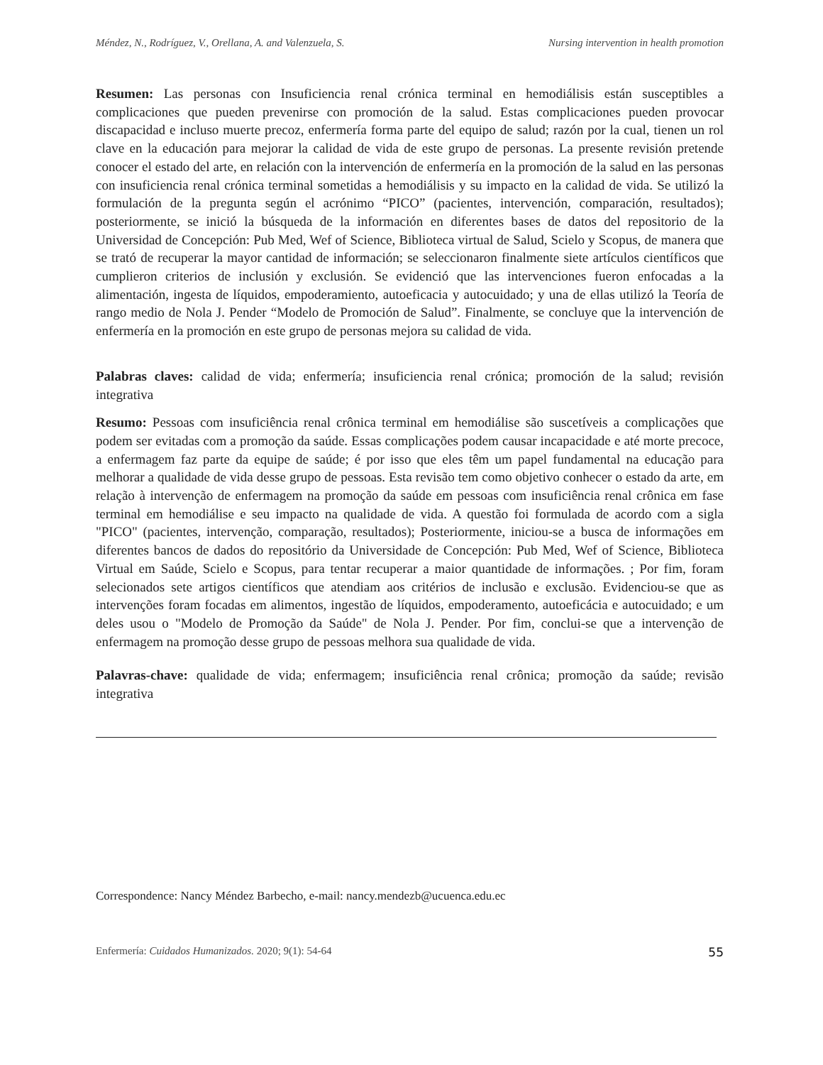Méndez, N., Rodríguez, V., Orellana, A. and Valenzuela, S. Nursing intervention in health promotion
Resumen: Las personas con Insuficiencia renal crónica terminal en hemodiálisis están susceptibles a complicaciones que pueden prevenirse con promoción de la salud. Estas complicaciones pueden provocar discapacidad e incluso muerte precoz, enfermería forma parte del equipo de salud; razón por la cual, tienen un rol clave en la educación para mejorar la calidad de vida de este grupo de personas. La presente revisión pretende conocer el estado del arte, en relación con la intervención de enfermería en la promoción de la salud en las personas con insuficiencia renal crónica terminal sometidas a hemodiálisis y su impacto en la calidad de vida. Se utilizó la formulación de la pregunta según el acrónimo “PICO” (pacientes, intervención, comparación, resultados); posteriormente, se inició la búsqueda de la información en diferentes bases de datos del repositorio de la Universidad de Concepción: Pub Med, Wef of Science, Biblioteca virtual de Salud, Scielo y Scopus, de manera que se trató de recuperar la mayor cantidad de información; se seleccionaron finalmente siete artículos científicos que cumplieron criterios de inclusión y exclusión. Se evidenció que las intervenciones fueron enfocadas a la alimentación, ingesta de líquidos, empoderamiento, autoeficacia y autocuidado; y una de ellas utilizó la Teoría de rango medio de Nola J. Pender “Modelo de Promoción de Salud”. Finalmente, se concluye que la intervención de enfermería en la promoción en este grupo de personas mejora su calidad de vida.
Palabras claves: calidad de vida; enfermería; insuficiencia renal crónica; promoción de la salud; revisión integrativa
Resumo: Pessoas com insuficiência renal crônica terminal em hemodiálise são suscetíveis a complicações que podem ser evitadas com a promoção da saúde. Essas complicações podem causar incapacidade e até morte precoce, a enfermagem faz parte da equipe de saúde; é por isso que eles têm um papel fundamental na educação para melhorar a qualidade de vida desse grupo de pessoas. Esta revisão tem como objetivo conhecer o estado da arte, em relação à intervenção de enfermagem na promoção da saúde em pessoas com insuficiência renal crônica em fase terminal em hemodiálise e seu impacto na qualidade de vida. A questão foi formulada de acordo com a sigla "PICO" (pacientes, intervenção, comparação, resultados); Posteriormente, iniciou-se a busca de informações em diferentes bancos de dados do repositório da Universidade de Concepción: Pub Med, Wef of Science, Biblioteca Virtual em Saúde, Scielo e Scopus, para tentar recuperar a maior quantidade de informações. ; Por fim, foram selecionados sete artigos científicos que atendiam aos critérios de inclusão e exclusão. Evidenciou-se que as intervenções foram focadas em alimentos, ingestão de líquidos, empoderamento, autoeficácia e autocuidado; e um deles usou o "Modelo de Promoção da Saúde" de Nola J. Pender. Por fim, conclui-se que a intervenção de enfermagem na promoção desse grupo de pessoas melhora sua qualidade de vida.
Palavras-chave: qualidade de vida; enfermagem; insuficiência renal crônica; promoção da saúde; revisão integrativa
Correspondence: Nancy Méndez Barbecho, e-mail: nancy.mendezb@ucuenca.edu.ec
Enfermería: Cuidados Humanizados. 2020; 9(1): 54-64 55